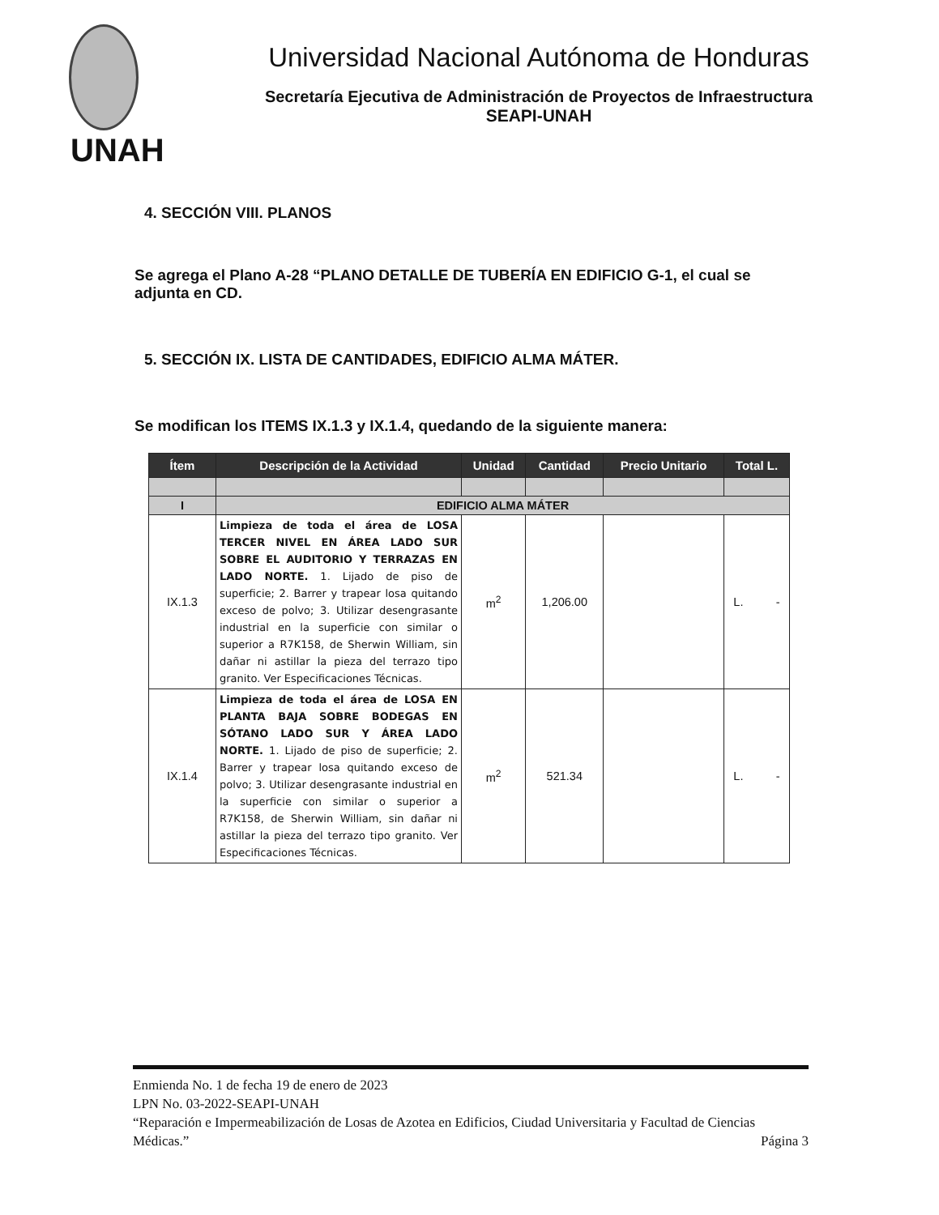Universidad Nacional Autónoma de Honduras
Secretaría Ejecutiva de Administración de Proyectos de Infraestructura
SEAPI-UNAH
UNAH
4. SECCIÓN VIII. PLANOS
Se agrega el Plano A-28 “PLANO DETALLE DE TUBERÍA EN EDIFICIO G-1, el cual se adjunta en CD.
5. SECCIÓN IX. LISTA DE CANTIDADES, EDIFICIO ALMA MÁTER.
Se modifican los ITEMS IX.1.3 y IX.1.4, quedando de la siguiente manera:
| Ítem | Descripción de la Actividad | Unidad | Cantidad | Precio Unitario | Total L. |
| --- | --- | --- | --- | --- | --- |
| I | EDIFICIO ALMA MÁTER | | | | |
| IX.1.3 | Limpieza de toda el área de LOSA TERCER NIVEL EN ÁREA LADO SUR SOBRE EL AUDITORIO Y TERRAZAS EN LADO NORTE. 1. Lijado de piso de superficie; 2. Barrer y trapear losa quitando exceso de polvo; 3. Utilizar desengrasante industrial en la superficie con similar o superior a R7K158, de Sherwin William, sin dañar ni astillar la pieza del terrazo tipo granito. Ver Especificaciones Técnicas. | m<sup>2</sup> | 1,206.00 | | L. - |
| IX.1.4 | Limpieza de toda el área de LOSA EN PLANTA BAJA SOBRE BODEGAS EN SÓTANO LADO SUR Y ÁREA LADO NORTE. 1. Lijado de piso de superficie; 2. Barrer y trapear losa quitando exceso de polvo; 3. Utilizar desengrasante industrial en la superficie con similar o superior a R7K158, de Sherwin William, sin dañar ni astillar la pieza del terrazo tipo granito. Ver Especificaciones Técnicas. | m<sup>2</sup> | 521.34 | | L. - |
Enmienda No. 1 de fecha 19 de enero de 2023
LPN No. 03-2022-SEAPI-UNAH
“Reparación e Impermeabilización de Losas de Azotea en Edificios, Ciudad Universitaria y Facultad de Ciencias Médicas.” Página 3